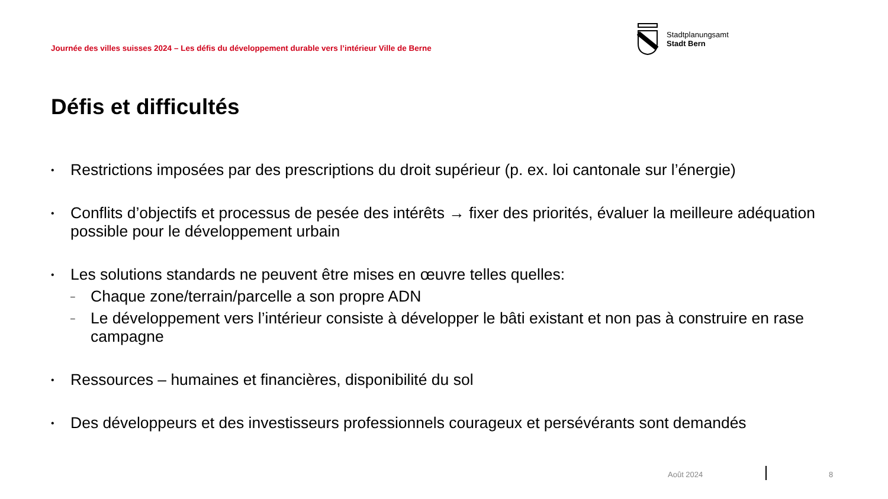Journée des villes suisses 2024 – Les défis du développement durable vers l’intérieur Ville de Berne
Stadtplanungsamt
Stadt Bern
Défis et difficultés
• Restrictions imposées par des prescriptions du droit supérieur (p. ex. loi cantonale sur l’énergie)
• Conflits d’objectifs et processus de pesée des intérêts → fixer des priorités, évaluer la meilleure adéquation possible pour le développement urbain
•
Les solutions standards ne peuvent être mises en œuvre telles quelles:
– Chaque zone/terrain/parcelle a son propre ADN
– Le développement vers l’intérieur consiste à développer le bâti existant et non pas à construire en rase campagne
• Ressources – humaines et financières, disponibilité du sol
• Des développeurs et des investisseurs professionnels courageux et persévérants sont demandés
Août 2024 8